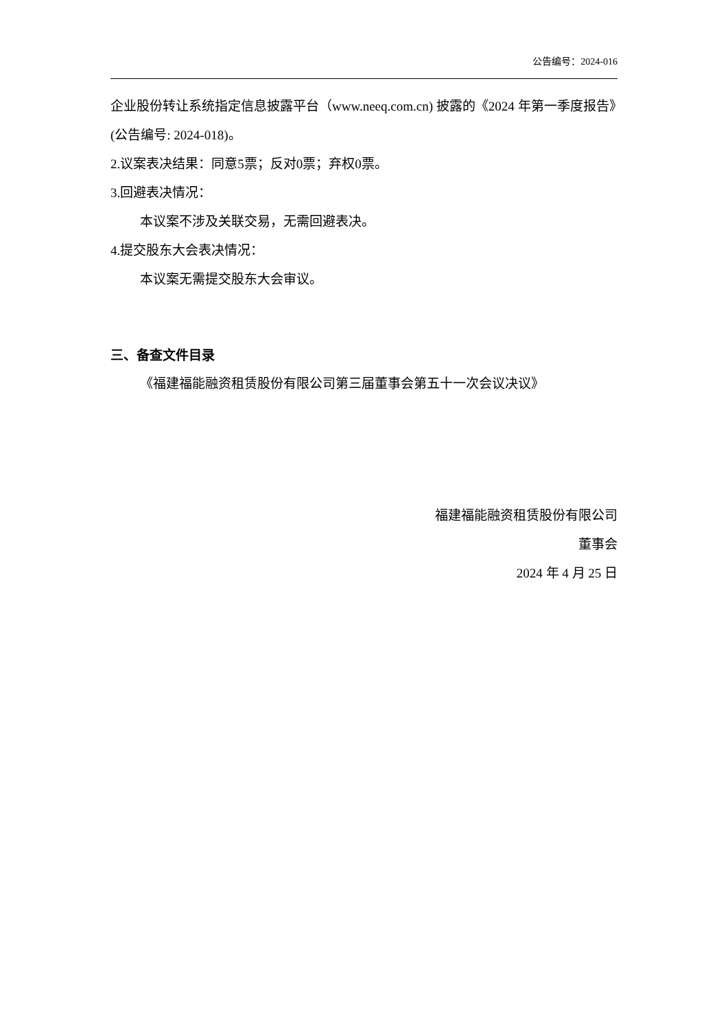公告编号：2024-016
企业股份转让系统指定信息披露平台（www.neeq.com.cn) 披露的《2024 年第一季度报告》(公告编号: 2024-018)。
2.议案表决结果：同意5票；反对0票；弃权0票。
3.回避表决情况：
本议案不涉及关联交易，无需回避表决。
4.提交股东大会表决情况：
本议案无需提交股东大会审议。
三、备查文件目录
《福建福能融资租赁股份有限公司第三届董事会第五十一次会议决议》
福建福能融资租赁股份有限公司
董事会
2024 年 4 月 25 日